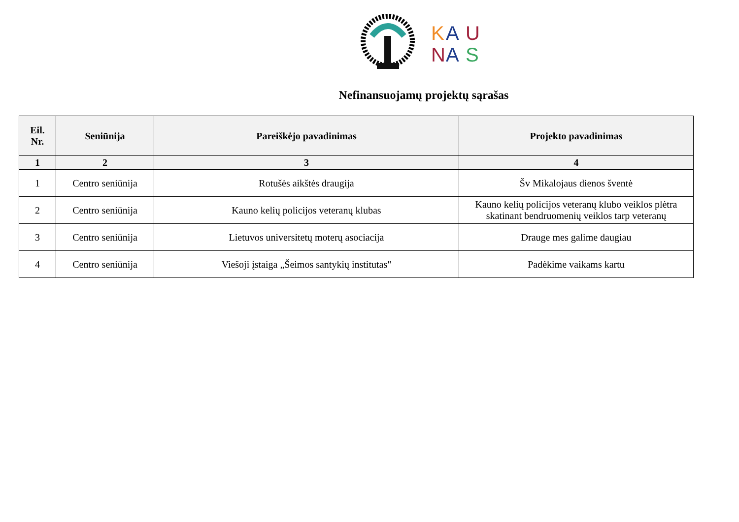K
A
U
N
A
S
Nefinansuojamų projektų sąrašas
| Eil. Nr. | Seniūnija | Pareiškėjo pavadinimas | Projekto pavadinimas |
| --- | --- | --- | --- |
| 1 | 2 | 3 | 4 |
| 1 | Centro seniūnija | Rotušės aikštės draugija | Šv Mikalojaus dienos šventė |
| 2 | Centro seniūnija | Kauno kelių policijos veteranų klubas | Kauno kelių policijos veteranų klubo veiklos plėtra skatinant bendruomenių veiklos tarp veteranų |
| 3 | Centro seniūnija | Lietuvos universitetų moterų asociacija | Drauge mes galime daugiau |
| 4 | Centro seniūnija | Viešoji įstaiga „Šeimos santykių institutas" | Padėkime vaikams kartu |